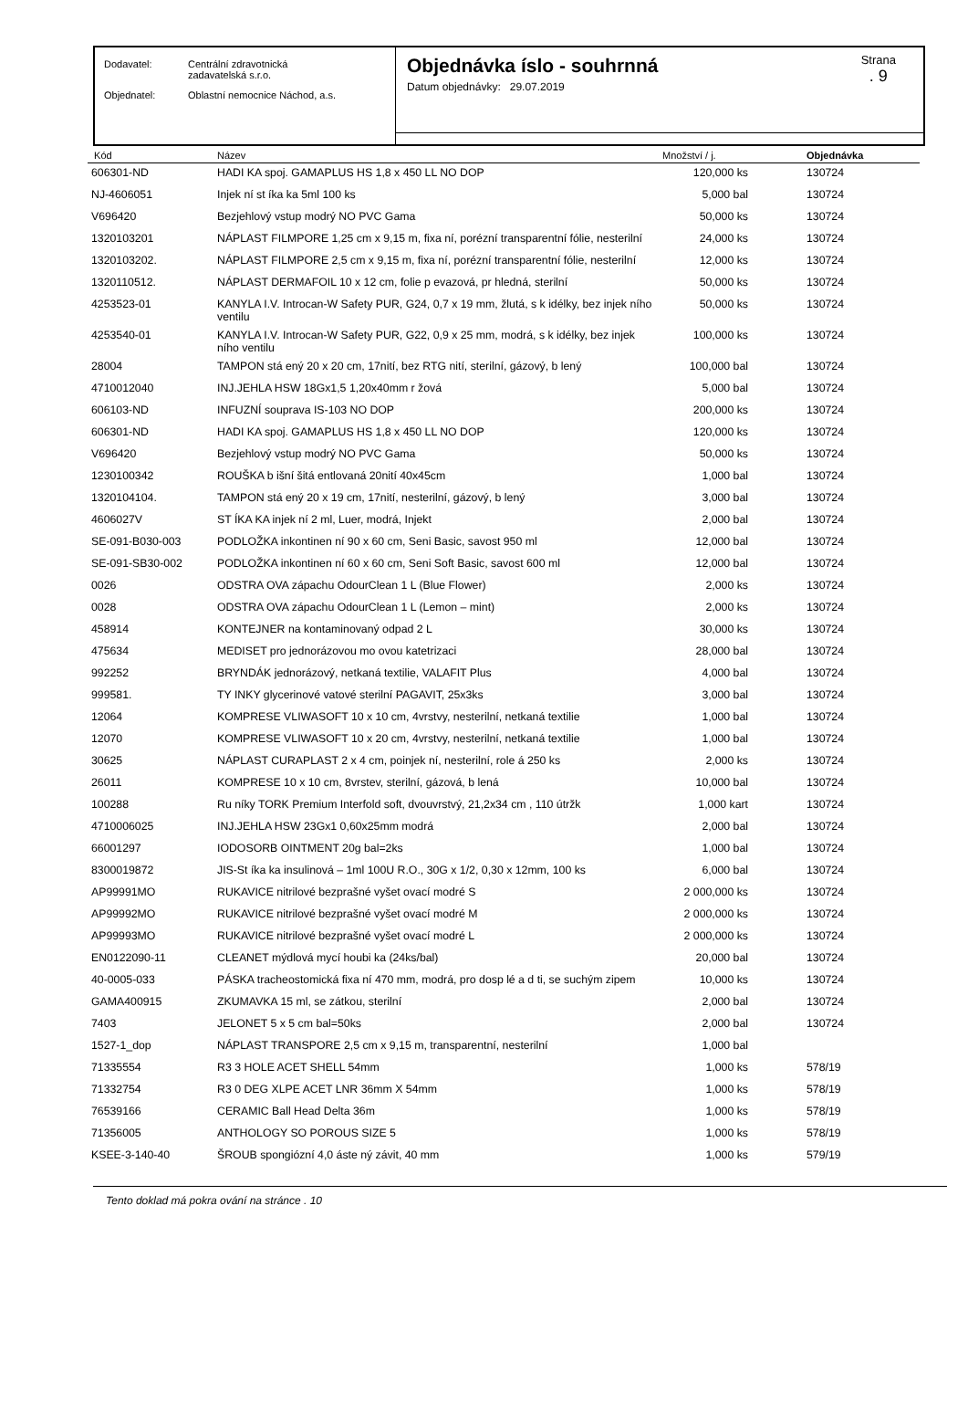Dodavatel: Centrální zdravotnická
zadavatelská s.r.o.
Objednatel: Oblastní nemocnice Náchod, a.s.
Objednávka íslo - souhrnná
Datum objednávky: 29.07.2019
Strana
. 9
| Kód | Název | Množství / j. | Objednávka |
| --- | --- | --- | --- |
| 606301-ND | HADI KA spoj. GAMAPLUS HS 1,8 x 450 LL NO DOP | 120,000 ks | 130724 |
| NJ-4606051 | Injek ní st íka ka 5ml 100 ks | 5,000 bal | 130724 |
| V696420 | Bezjehlový vstup modrý NO PVC Gama | 50,000 ks | 130724 |
| 1320103201 | NÁPLAST FILMPORE 1,25 cm x 9,15 m, fixa ní, porézní transparentní fólie, nesterilní | 24,000 ks | 130724 |
| 1320103202. | NÁPLAST FILMPORE 2,5 cm x 9,15 m, fixa ní, porézní transparentní fólie, nesterilní | 12,000 ks | 130724 |
| 1320110512. | NÁPLAST DERMAFOIL 10 x 12 cm, folie p evazová, pr hledná, sterilní | 50,000 ks | 130724 |
| 4253523-01 | KANYLA I.V. Introcan-W Safety PUR, G24, 0,7 x 19 mm, žlutá, s k idélky, bez injek ního ventilu | 50,000 ks | 130724 |
| 4253540-01 | KANYLA I.V. Introcan-W Safety PUR, G22, 0,9 x 25 mm, modrá, s k idélky, bez injek ního ventilu | 100,000 ks | 130724 |
| 28004 | TAMPON stá ený 20 x 20 cm, 17nití, bez RTG nití, sterilní, gázový, b lený | 100,000 bal | 130724 |
| 4710012040 | INJ.JEHLA HSW 18Gx1,5 1,20x40mm r žová | 5,000 bal | 130724 |
| 606103-ND | INFUZNÍ souprava IS-103 NO DOP | 200,000 ks | 130724 |
| 606301-ND | HADI KA spoj. GAMAPLUS HS 1,8 x 450 LL NO DOP | 120,000 ks | 130724 |
| V696420 | Bezjehlový vstup modrý NO PVC Gama | 50,000 ks | 130724 |
| 1230100342 | ROUŠKA b išní šitá entlovaná 20nití 40x45cm | 1,000 bal | 130724 |
| 1320104104. | TAMPON stá ený 20 x 19 cm, 17nití, nesterilní, gázový, b lený | 3,000 bal | 130724 |
| 4606027V | ST ÍKA KA injek ní 2 ml, Luer, modrá, Injekt | 2,000 bal | 130724 |
| SE-091-B030-003 | PODLOŽKA inkontinen ní 90 x 60 cm, Seni Basic, savost 950 ml | 12,000 bal | 130724 |
| SE-091-SB30-002 | PODLOŽKA inkontinen ní 60 x 60 cm, Seni Soft Basic, savost 600 ml | 12,000 bal | 130724 |
| 0026 | ODSTRA OVA zápachu OdourClean 1 L (Blue Flower) | 2,000 ks | 130724 |
| 0028 | ODSTRA OVA zápachu OdourClean 1 L (Lemon – mint) | 2,000 ks | 130724 |
| 458914 | KONTEJNER na kontaminovaný odpad 2 L | 30,000 ks | 130724 |
| 475634 | MEDISET pro jednorázovou mo ovou katetrizaci | 28,000 bal | 130724 |
| 992252 | BRYNDÁK jednorázový, netkaná textilie, VALAFIT Plus | 4,000 bal | 130724 |
| 999581. | TY INKY glycerinové vatové sterilní PAGAVIT, 25x3ks | 3,000 bal | 130724 |
| 12064 | KOMPRESE VLIWASOFT 10 x 10 cm, 4vrstvy, nesterilní, netkaná textilie | 1,000 bal | 130724 |
| 12070 | KOMPRESE VLIWASOFT 10 x 20 cm, 4vrstvy, nesterilní, netkaná textilie | 1,000 bal | 130724 |
| 30625 | NÁPLAST CURAPLAST 2 x 4 cm, poinjek ní, nesterilní, role á 250 ks | 2,000 ks | 130724 |
| 26011 | KOMPRESE 10 x 10 cm, 8vrstev, sterilní, gázová, b lená | 10,000 bal | 130724 |
| 100288 | Ru níky TORK Premium Interfold soft, dvouvrstvý, 21,2x34 cm , 110 útržk | 1,000 kart | 130724 |
| 4710006025 | INJ.JEHLA HSW 23Gx1 0,60x25mm modrá | 2,000 bal | 130724 |
| 66001297 | IODOSORB OINTMENT 20g bal=2ks | 1,000 bal | 130724 |
| 8300019872 | JIS-St íka ka insulinová – 1ml 100U R.O., 30G x 1/2, 0,30 x 12mm, 100 ks | 6,000 bal | 130724 |
| AP99991MO | RUKAVICE nitrilové bezprašné vyšet ovací modré S | 2 000,000 ks | 130724 |
| AP99992MO | RUKAVICE nitrilové bezprašné vyšet ovací modré M | 2 000,000 ks | 130724 |
| AP99993MO | RUKAVICE nitrilové bezprašné vyšet ovací modré L | 2 000,000 ks | 130724 |
| EN0122090-11 | CLEANET mýdlová mycí houbi ka (24ks/bal) | 20,000 bal | 130724 |
| 40-0005-033 | PÁSKA tracheostomická fixa ní 470 mm, modrá, pro dosp lé a d ti, se suchým zipem | 10,000 ks | 130724 |
| GAMA400915 | ZKUMAVKA 15 ml, se zátkou, sterilní | 2,000 bal | 130724 |
| 7403 | JELONET 5 x 5 cm bal=50ks | 2,000 bal | 130724 |
| 1527-1_dop | NÁPLAST TRANSPORE 2,5 cm x 9,15 m, transparentní, nesterilní | 1,000 bal | |
| 71335554 | R3 3 HOLE ACET SHELL 54mm | 1,000 ks | 578/19 |
| 71332754 | R3 0 DEG XLPE ACET LNR 36mm X 54mm | 1,000 ks | 578/19 |
| 76539166 | CERAMIC Ball Head Delta 36m | 1,000 ks | 578/19 |
| 71356005 | ANTHOLOGY SO POROUS SIZE 5 | 1,000 ks | 578/19 |
| KSEE-3-140-40 | ŠROUB spongiózní 4,0 áste ný závit, 40 mm | 1,000 ks | 579/19 |
Tento doklad má pokra ování na stránce . 10